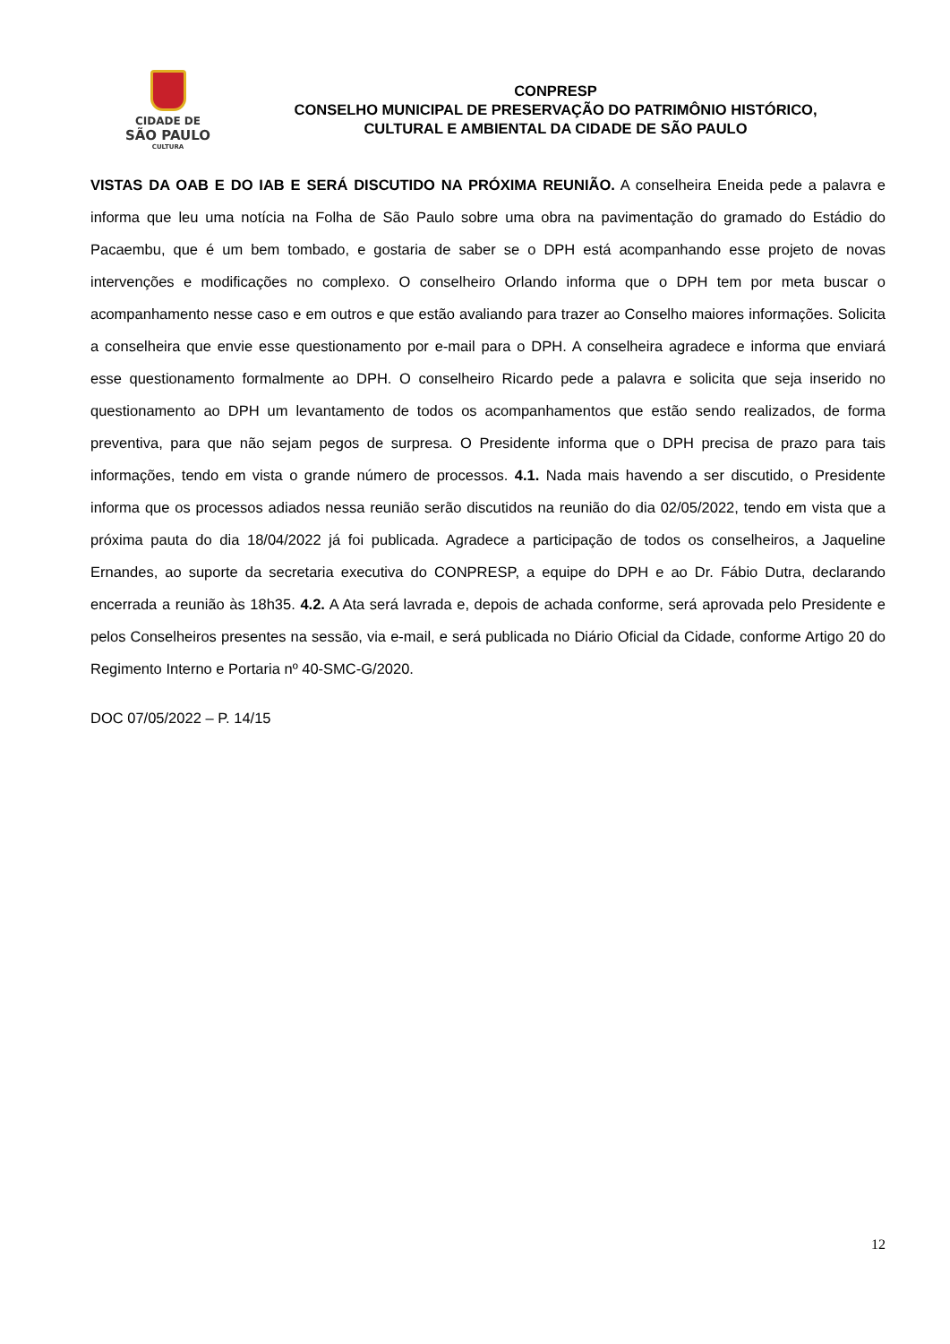CIDADE DE
SÃO PAULO
CULTURA
CONPRESP
CONSELHO MUNICIPAL DE PRESERVAÇÃO DO PATRIMÔNIO HISTÓRICO,
CULTURAL E AMBIENTAL DA CIDADE DE SÃO PAULO
VISTAS DA OAB E DO IAB E SERÁ DISCUTIDO NA PRÓXIMA REUNIÃO. A conselheira Eneida pede a palavra e informa que leu uma notícia na Folha de São Paulo sobre uma obra na pavimentação do gramado do Estádio do Pacaembu, que é um bem tombado, e gostaria de saber se o DPH está acompanhando esse projeto de novas intervenções e modificações no complexo. O conselheiro Orlando informa que o DPH tem por meta buscar o acompanhamento nesse caso e em outros e que estão avaliando para trazer ao Conselho maiores informações. Solicita a conselheira que envie esse questionamento por e-mail para o DPH. A conselheira agradece e informa que enviará esse questionamento formalmente ao DPH. O conselheiro Ricardo pede a palavra e solicita que seja inserido no questionamento ao DPH um levantamento de todos os acompanhamentos que estão sendo realizados, de forma preventiva, para que não sejam pegos de surpresa. O Presidente informa que o DPH precisa de prazo para tais informações, tendo em vista o grande número de processos. 4.1. Nada mais havendo a ser discutido, o Presidente informa que os processos adiados nessa reunião serão discutidos na reunião do dia 02/05/2022, tendo em vista que a próxima pauta do dia 18/04/2022 já foi publicada. Agradece a participação de todos os conselheiros, a Jaqueline Ernandes, ao suporte da secretaria executiva do CONPRESP, a equipe do DPH e ao Dr. Fábio Dutra, declarando encerrada a reunião às 18h35. 4.2. A Ata será lavrada e, depois de achada conforme, será aprovada pelo Presidente e pelos Conselheiros presentes na sessão, via e-mail, e será publicada no Diário Oficial da Cidade, conforme Artigo 20 do Regimento Interno e Portaria nº 40-SMC-G/2020.
DOC 07/05/2022 – P. 14/15
12